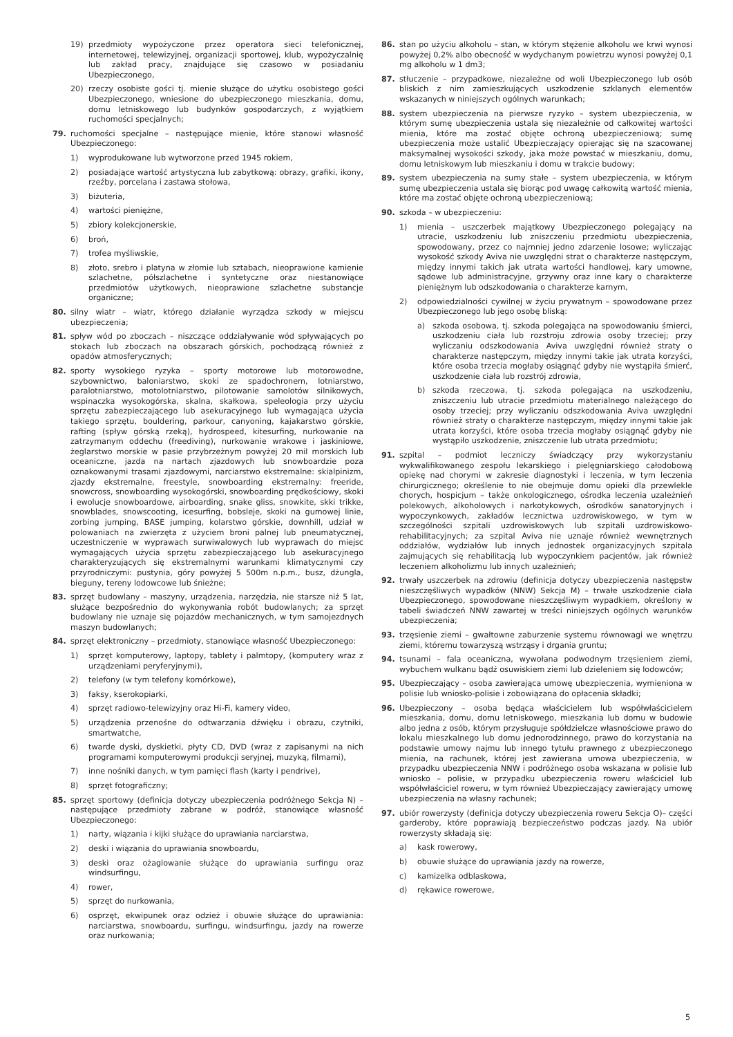19) przedmioty wypożyczone przez operatora sieci telefonicznej, internetowej, telewizyjnej, organizacji sportowej, klub, wypożyczalnię lub zakład pracy, znajdujące się czasowo w posiadaniu Ubezpieczonego,
20) rzeczy osobiste gości tj. mienie służące do użytku osobistego gości Ubezpieczonego, wniesione do ubezpieczonego mieszkania, domu, domu letniskowego lub budynków gospodarczych, z wyjątkiem ruchomości specjalnych;
79. ruchomości specjalne – następujące mienie, które stanowi własność Ubezpieczonego:
1) wyprodukowane lub wytworzone przed 1945 rokiem,
2) posiadające wartość artystyczna lub zabytkową: obrazy, grafiki, ikony, rzeźby, porcelana i zastawa stołowa,
3) biżuteria,
4) wartości pieniężne,
5) zbiory kolekcjonerskie,
6) broń,
7) trofea myśliwskie,
8) złoto, srebro i platyna w złomie lub sztabach, nieoprawione kamienie szlachetne, półszlachetne i syntetyczne oraz niestanowiące przedmiotów użytkowych, nieoprawione szlachetne substancje organiczne;
80. silny wiatr – wiatr, którego działanie wyrządza szkody w miejscu ubezpieczenia;
81. spływ wód po zboczach – niszczące oddziaływanie wód spływających po stokach lub zboczach na obszarach górskich, pochodzącą również z opadów atmosferycznych;
82. sporty wysokiego ryzyka – sporty motorowe lub motorowodne, szybownictwo, baloniarstwo, skoki ze spadochronem, lotniarstwo, paralotniarstwo, motolotniarstwo, pilotowanie samolotów silnikowych, wspinaczka wysokogórska, skalna, skałkowa, speleologia przy użyciu sprzętu zabezpieczającego lub asekuracyjnego lub wymagająca użycia takiego sprzętu, bouldering, parkour, canyoning, kajakarstwo górskie, rafting (spływ górską rzeką), hydrospeed, kitesurfing, nurkowanie na zatrzymanym oddechu (freediving), nurkowanie wrakowe i jaskiniowe, żeglarstwo morskie w pasie przybrzeżnym powyżej 20 mil morskich lub oceaniczne, jazda na nartach zjazdowych lub snowboardzie poza oznakowanymi trasami zjazdowymi, narciarstwo ekstremalne: skialpinizm, zjazdy ekstremalne, freestyle, snowboarding ekstremalny: freeride, snowcross, snowboarding wysokogórski, snowboarding prędkościowy, skoki i ewolucje snowboardowe, airboarding, snake gliss, snowkite, skki trikke, snowblades, snowscooting, icesurfing, bobsleje, skoki na gumowej linie, zorbing jumping, BASE jumping, kolarstwo górskie, downhill, udział w polowaniach na zwierzęta z użyciem broni palnej lub pneumatycznej, uczestniczenie w wyprawach surwiwalowych lub wyprawach do miejsc wymagających użycia sprzętu zabezpieczającego lub asekuracyjnego charakteryzujących się ekstremalnymi warunkami klimatycznymi czy przyrodniczymi: pustynia, góry powyżej 5 500m n.p.m., busz, dżungla, bieguny, tereny lodowcowe lub śnieżne;
83. sprzęt budowlany – maszyny, urządzenia, narzędzia, nie starsze niż 5 lat, służące bezpośrednio do wykonywania robót budowlanych; za sprzęt budowlany nie uznaje się pojazdów mechanicznych, w tym samojezdnych maszyn budowlanych;
84. sprzęt elektroniczny – przedmioty, stanowiące własność Ubezpieczonego:
1) sprzęt komputerowy, laptopy, tablety i palmtopy, (komputery wraz z urządzeniami peryferyjnymi),
2) telefony (w tym telefony komórkowe),
3) faksy, kserokopiarki,
4) sprzęt radiowo-telewizyjny oraz Hi-Fi, kamery video,
5) urządzenia przenośne do odtwarzania dźwięku i obrazu, czytniki, smartwatche,
6) twarde dyski, dyskietki, płyty CD, DVD (wraz z zapisanymi na nich programami komputerowymi produkcji seryjnej, muzyką, filmami),
7) inne nośniki danych, w tym pamięci flash (karty i pendrive),
8) sprzęt fotograficzny;
85. sprzęt sportowy (definicja dotyczy ubezpieczenia podróżnego Sekcja N) – następujące przedmioty zabrane w podróż, stanowiące własność Ubezpieczonego:
1) narty, wiązania i kijki służące do uprawiania narciarstwa,
2) deski i wiązania do uprawiania snowboardu,
3) deski oraz ożaglowanie służące do uprawiania surfingu oraz windsurfingu,
4) rower,
5) sprzęt do nurkowania,
6) osprzęt, ekwipunek oraz odzież i obuwie służące do uprawiania: narciarstwa, snowboardu, surfingu, windsurfingu, jazdy na rowerze oraz nurkowania;
86. stan po użyciu alkoholu – stan, w którym stężenie alkoholu we krwi wynosi powyżej 0,2% albo obecność w wydychanym powietrzu wynosi powyżej 0,1 mg alkoholu w 1 dm3;
87. stłuczenie – przypadkowe, niezależne od woli Ubezpieczonego lub osób bliskich z nim zamieszkujących uszkodzenie szklanych elementów wskazanych w niniejszych ogólnych warunkach;
88. system ubezpieczenia na pierwsze ryzyko – system ubezpieczenia, w którym sumę ubezpieczenia ustala się niezależnie od całkowitej wartości mienia, które ma zostać objęte ochroną ubezpieczeniową; sumę ubezpieczenia może ustalić Ubezpieczający opierając się na szacowanej maksymalnej wysokości szkody, jaka może powstać w mieszkaniu, domu, domu letniskowym lub mieszkaniu i domu w trakcie budowy;
89. system ubezpieczenia na sumy stałe – system ubezpieczenia, w którym sumę ubezpieczenia ustala się biorąc pod uwagę całkowitą wartość mienia, które ma zostać objęte ochroną ubezpieczeniową;
90. szkoda – w ubezpieczeniu:
1) mienia – uszczerbek majątkowy Ubezpieczonego polegający na utracie, uszkodzeniu lub zniszczeniu przedmiotu ubezpieczenia, spowodowany, przez co najmniej jedno zdarzenie losowe; wyliczając wysokość szkody Aviva nie uwzględni strat o charakterze następczym, między innymi takich jak utrata wartości handlowej, kary umowne, sądowe lub administracyjne, grzywny oraz inne kary o charakterze pieniężnym lub odszkodowania o charakterze karnym,
2) odpowiedzialności cywilnej w życiu prywatnym – spowodowane przez Ubezpieczonego lub jego osobę bliską:
a) szkoda osobowa, tj. szkoda polegająca na spowodowaniu śmierci, uszkodzeniu ciała lub rozstroju zdrowia osoby trzeciej; przy wyliczaniu odszkodowania Aviva uwzględni również straty o charakterze następczym, między innymi takie jak utrata korzyści, które osoba trzecia mogłaby osiągnąć gdyby nie wystąpiła śmierć, uszkodzenie ciała lub rozstrój zdrowia,
b) szkoda rzeczowa, tj. szkoda polegająca na uszkodzeniu, zniszczeniu lub utracie przedmiotu materialnego należącego do osoby trzeciej; przy wyliczaniu odszkodowania Aviva uwzględni również straty o charakterze następczym, między innymi takie jak utrata korzyści, które osoba trzecia mogłaby osiągnąć gdyby nie wystąpiło uszkodzenie, zniszczenie lub utrata przedmiotu;
91. szpital – podmiot leczniczy świadczący przy wykorzystaniu wykwalifikowanego zespołu lekarskiego i pielęgniarskiego całodobową opiekę nad chorymi w zakresie diagnostyki i leczenia, w tym leczenia chirurgicznego; określenie to nie obejmuje domu opieki dla przewlekle chorych, hospicjum – także onkologicznego, ośrodka leczenia uzależnień polekowych, alkoholowych i narkotykowych, ośrodków sanatoryjnych i wypoczynkowych, zakładów lecznictwa uzdrowiskowego, w tym w szczególności szpitali uzdrowiskowych lub szpitali uzdrowiskowo-rehabilitacyjnych; za szpital Aviva nie uznaje również wewnętrznych oddziałów, wydziałów lub innych jednostek organizacyjnych szpitala zajmujących się rehabilitacją lub wypoczynkiem pacjentów, jak również leczeniem alkoholizmu lub innych uzależnień;
92. trwały uszczerbek na zdrowiu (definicja dotyczy ubezpieczenia następstw nieszczęśliwych wypadków (NNW) Sekcja M) – trwałe uszkodzenie ciała Ubezpieczonego, spowodowane nieszczęśliwym wypadkiem, określony w tabeli świadczeń NNW zawartej w treści niniejszych ogólnych warunków ubezpieczenia;
93. trzęsienie ziemi – gwałtowne zaburzenie systemu równowagi we wnętrzu ziemi, któremu towarzyszą wstrząsy i drgania gruntu;
94. tsunami – fala oceaniczna, wywołana podwodnym trzęsieniem ziemi, wybuchem wulkanu bądź osuwiskiem ziemi lub dzieleniem się lodowców;
95. Ubezpieczający – osoba zawierająca umowę ubezpieczenia, wymieniona w polisie lub wniosko-polisie i zobowiązana do opłacenia składki;
96. Ubezpieczony – osoba będąca właścicielem lub współwłaścicielem mieszkania, domu, domu letniskowego, mieszkania lub domu w budowie albo jedna z osób, którym przysługuje spółdzielcze własnościowe prawo do lokalu mieszkalnego lub domu jednorodzinnego, prawo do korzystania na podstawie umowy najmu lub innego tytułu prawnego z ubezpieczonego mienia, na rachunek, której jest zawierana umowa ubezpieczenia, w przypadku ubezpieczenia NNW i podróżnego osoba wskazana w polisie lub wniosko – polisie, w przypadku ubezpieczenia roweru właściciel lub współwłaściciel roweru, w tym również Ubezpieczający zawierający umowę ubezpieczenia na własny rachunek;
97. ubiór rowerzysty (definicja dotyczy ubezpieczenia roweru Sekcja O)– części garderoby, które poprawiają bezpieczeństwo podczas jazdy. Na ubiór rowerzysty składają się:
a) kask rowerowy,
b) obuwie służące do uprawiania jazdy na rowerze,
c) kamizelka odblaskowa,
d) rękawice rowerowe,
5